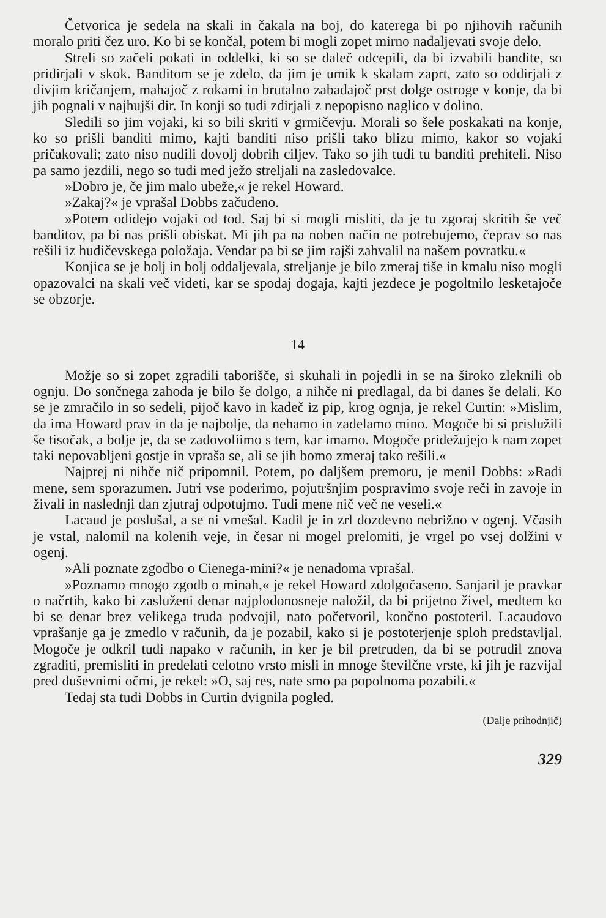Četvorica je sedela na skali in čakala na boj, do katerega bi po njihovih računih moralo priti čez uro. Ko bi se končal, potem bi mogli zopet mirno nadaljevati svoje delo.
Streli so začeli pokati in oddelki, ki so se daleč odcepili, da bi izvabili bandite, so pridirjali v skok. Banditom se je zdelo, da jim je umik k skalam zaprt, zato so oddirjali z divjim kričanjem, mahajoč z rokami in brutalno zabadajoč prst dolge ostroge v konje, da bi jih pognali v najhujši dir. In konji so tudi zdirjali z nepopisno naglico v dolino.
Sledili so jim vojaki, ki so bili skriti v grmičevju. Morali so šele poskakati na konje, ko so prišli banditi mimo, kajti banditi niso prišli tako blizu mimo, kakor so vojaki pričakovali; zato niso nudili dovolj dobrih ciljev. Tako so jih tudi tu banditi prehiteli. Niso pa samo jezdili, nego so tudi med ježo streljali na zasledovalce.
»Dobro je, če jim malo ubeže,« je rekel Howard.
»Zakaj?« je vprašal Dobbs začudeno.
»Potem odidejo vojaki od tod. Saj bi si mogli misliti, da je tu zgoraj skritih še več banditov, pa bi nas prišli obiskat. Mi jih pa na noben način ne potrebujemo, čeprav so nas rešili iz hudičevskega položaja. Vendar pa bi se jim rajši zahvalil na našem povratku.«
Konjica se je bolj in bolj oddaljevala, streljanje je bilo zmeraj tiše in kmalu niso mogli opazovalci na skali več videti, kar se spodaj dogaja, kajti jezdece je pogoltnilo lesketajoče se obzorje.
14
Možje so si zopet zgradili taborišče, si skuhali in pojedli in se na široko zleknili ob ognju. Do sončnega zahoda je bilo še dolgo, a nihče ni predlagal, da bi danes še delali. Ko se je zmračilo in so sedeli, pijoč kavo in kadeč iz pip, krog ognja, je rekel Curtin: »Mislim, da ima Howard prav in da je najbolje, da nehamo in zadelamo mino. Mogoče bi si prislužili še tisočak, a bolje je, da se zadovoliimo s tem, kar imamo. Mogoče pridežujejo k nam zopet taki nepovabljeni gostje in vpraša se, ali se jih bomo zmeraj tako rešili.«
Najprej ni nihče nič pripomnil. Potem, po daljšem premoru, je menil Dobbs: »Radi mene, sem sporazumen. Jutri vse poderimo, pojutršnjim pospravimo svoje reči in zavoje in živali in naslednji dan zjutraj odpotujmo. Tudi mene nič več ne veseli.«
Lacaud je poslušal, a se ni vmešal. Kadil je in zrl dozdevno nebrižno v ogenj. Včasih je vstal, nalomil na kolenih veje, in česar ni mogel prelomiti, je vrgel po vsej dolžini v ogenj.
»Ali poznate zgodbo o Cienega-mini?« je nenadoma vprašal.
»Poznamo mnogo zgodb o minah,« je rekel Howard zdolgočaseno. Sanjaril je pravkar o načrtih, kako bi zasluženi denar najplodonosneje naložil, da bi prijetno živel, medtem ko bi se denar brez velikega truda podvojil, nato početvoril, končno postoteril. Lacaudovo vprašanje ga je zmedlo v računih, da je pozabil, kako si je postoterjenje sploh predstavljal. Mogoče je odkril tudi napako v računih, in ker je bil pretruden, da bi se potrudil znova zgraditi, premisliti in predelati celotno vrsto misli in mnoge številčne vrste, ki jih je razvijal pred duševnimi očmi, je rekel: »O, saj res, nate smo pa popolnoma pozabili.«
Tedaj sta tudi Dobbs in Curtin dvignila pogled.
(Dalje prihodnjič)
329